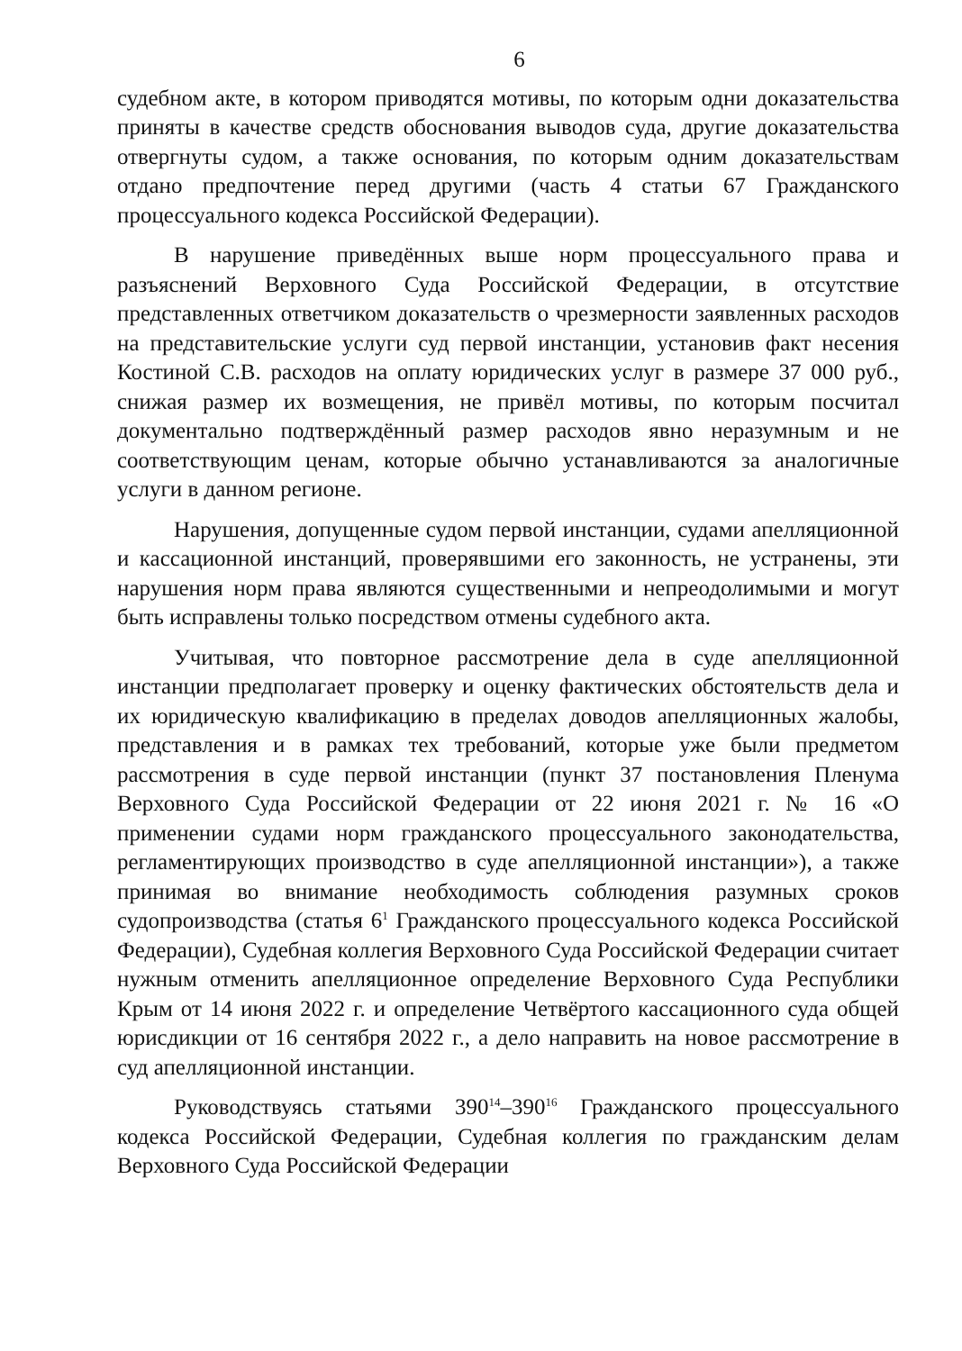6
судебном акте, в котором приводятся мотивы, по которым одни доказательства приняты в качестве средств обоснования выводов суда, другие доказательства отвергнуты судом, а также основания, по которым одним доказательствам отдано предпочтение перед другими (часть 4 статьи 67 Гражданского процессуального кодекса Российской Федерации).
В нарушение приведённых выше норм процессуального права и разъяснений Верховного Суда Российской Федерации, в отсутствие представленных ответчиком доказательств о чрезмерности заявленных расходов на представительские услуги суд первой инстанции, установив факт несения Костиной С.В. расходов на оплату юридических услуг в размере 37 000 руб., снижая размер их возмещения, не привёл мотивы, по которым посчитал документально подтверждённый размер расходов явно неразумным и не соответствующим ценам, которые обычно устанавливаются за аналогичные услуги в данном регионе.
Нарушения, допущенные судом первой инстанции, судами апелляционной и кассационной инстанций, проверявшими его законность, не устранены, эти нарушения норм права являются существенными и непреодолимыми и могут быть исправлены только посредством отмены судебного акта.
Учитывая, что повторное рассмотрение дела в суде апелляционной инстанции предполагает проверку и оценку фактических обстоятельств дела и их юридическую квалификацию в пределах доводов апелляционных жалобы, представления и в рамках тех требований, которые уже были предметом рассмотрения в суде первой инстанции (пункт 37 постановления Пленума Верховного Суда Российской Федерации от 22 июня 2021 г. № 16 «О применении судами норм гражданского процессуального законодательства, регламентирующих производство в суде апелляционной инстанции»), а также принимая во внимание необходимость соблюдения разумных сроков судопроизводства (статья 6<sup>1</sup> Гражданского процессуального кодекса Российской Федерации), Судебная коллегия Верховного Суда Российской Федерации считает нужным отменить апелляционное определение Верховного Суда Республики Крым от 14 июня 2022 г. и определение Четвёртого кассационного суда общей юрисдикции от 16 сентября 2022 г., а дело направить на новое рассмотрение в суд апелляционной инстанции.
Руководствуясь статьями 390<sup>14</sup>–390<sup>16</sup> Гражданского процессуального кодекса Российской Федерации, Судебная коллегия по гражданским делам Верховного Суда Российской Федерации